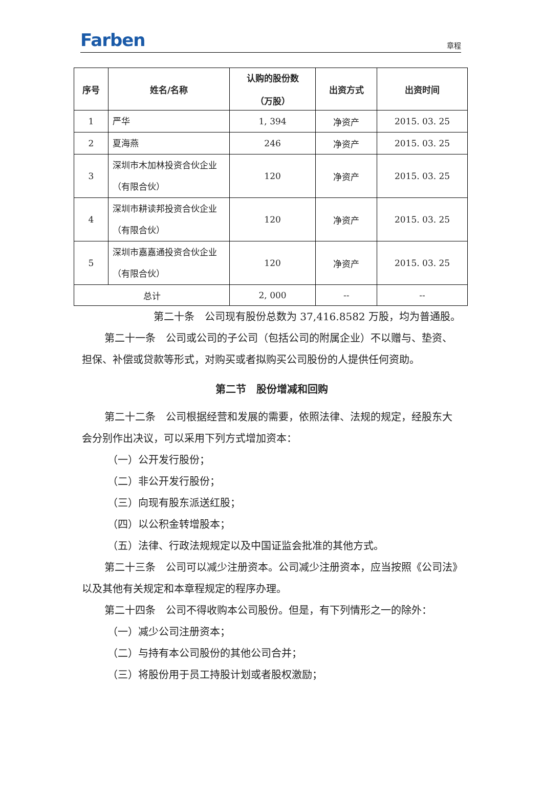Farben 章程
| 序号 | 姓名/名称 | 认购的股份数 （万股） | 出资方式 | 出资时间 |
| --- | --- | --- | --- | --- |
| 1 | 严华 | 1, 394 | 净资产 | 2015. 03. 25 |
| 2 | 夏海燕 | 246 | 净资产 | 2015. 03. 25 |
| 3 | 深圳市木加林投资合伙企业（有限合伙） | 120 | 净资产 | 2015. 03. 25 |
| 4 | 深圳市耕读邦投资合伙企业（有限合伙） | 120 | 净资产 | 2015. 03. 25 |
| 5 | 深圳市嘉嘉通投资合伙企业（有限合伙） | 120 | 净资产 | 2015. 03. 25 |
| 总计 | | 2, 000 | -- | -- |
第二十条　公司现有股份总数为 37,416.8582 万股，均为普通股。
第二十一条　公司或公司的子公司（包括公司的附属企业）不以赠与、垫资、担保、补偿或贷款等形式，对购买或者拟购买公司股份的人提供任何资助。
第二节　股份增减和回购
第二十二条　公司根据经营和发展的需要，依照法律、法规的规定，经股东大会分别作出决议，可以采用下列方式增加资本：
（一）公开发行股份；
（二）非公开发行股份；
（三）向现有股东派送红股；
（四）以公积金转增股本；
（五）法律、行政法规规定以及中国证监会批准的其他方式。
第二十三条　公司可以减少注册资本。公司减少注册资本，应当按照《公司法》以及其他有关规定和本章程规定的程序办理。
第二十四条　公司不得收购本公司股份。但是，有下列情形之一的除外：
（一）减少公司注册资本；
（二）与持有本公司股份的其他公司合并；
（三）将股份用于员工持股计划或者股权激励；